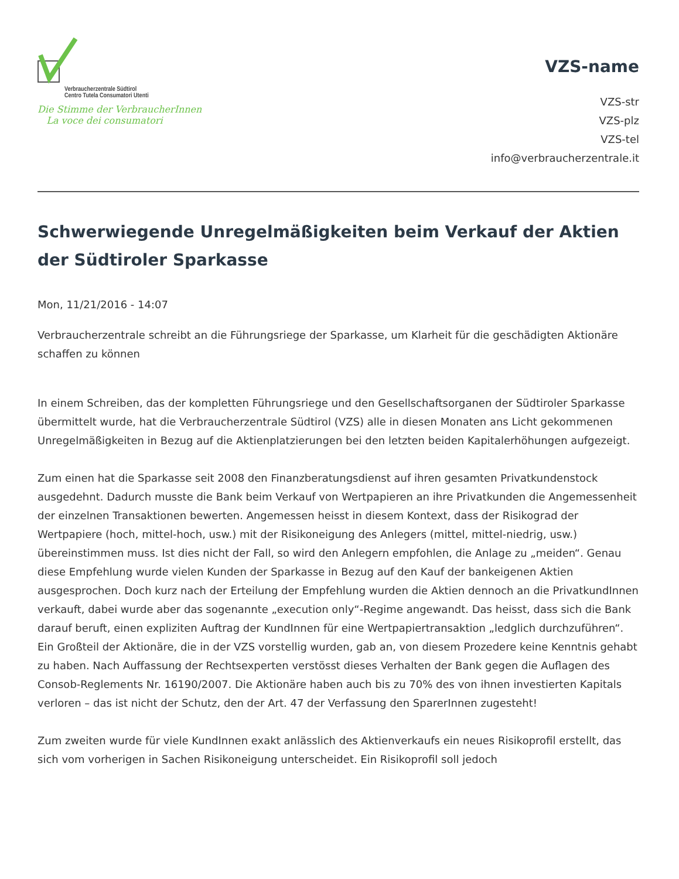Verbraucherzentrale Südtirol
Centro Tutela Consumatori Utenti
Die Stimme der VerbraucherInnen
La voce dei consumatori
VZS-name
VZS-str
VZS-plz
VZS-tel
info@verbraucherzentrale.it
Schwerwiegende Unregelmäßigkeiten beim Verkauf der Aktien der Südtiroler Sparkasse
Mon, 11/21/2016 - 14:07
Verbraucherzentrale schreibt an die Führungsriege der Sparkasse, um Klarheit für die geschädigten Aktionäre schaffen zu können
In einem Schreiben, das der kompletten Führungsriege und den Gesellschaftsorganen der Südtiroler Sparkasse übermittelt wurde, hat die Verbraucherzentrale Südtirol (VZS) alle in diesen Monaten ans Licht gekommenen Unregelmäßigkeiten in Bezug auf die Aktienplatzierungen bei den letzten beiden Kapitalerhöhungen aufgezeigt.
Zum einen hat die Sparkasse seit 2008 den Finanzberatungsdienst auf ihren gesamten Privatkundenstock ausgedehnt. Dadurch musste die Bank beim Verkauf von Wertpapieren an ihre Privatkunden die Angemessenheit der einzelnen Transaktionen bewerten. Angemessen heisst in diesem Kontext, dass der Risikograd der Wertpapiere (hoch, mittel-hoch, usw.) mit der Risikoneigung des Anlegers (mittel, mittel-niedrig, usw.) übereinstimmen muss. Ist dies nicht der Fall, so wird den Anlegern empfohlen, die Anlage zu „meiden“. Genau diese Empfehlung wurde vielen Kunden der Sparkasse in Bezug auf den Kauf der bankeigenen Aktien ausgesprochen. Doch kurz nach der Erteilung der Empfehlung wurden die Aktien dennoch an die PrivatkundInnen verkauft, dabei wurde aber das sogenannte „execution only“-Regime angewandt. Das heisst, dass sich die Bank darauf beruft, einen expliziten Auftrag der KundInnen für eine Wertpapiertransaktion „ledglich durchzuführen“. Ein Großteil der Aktionäre, die in der VZS vorstellig wurden, gab an, von diesem Prozedere keine Kenntnis gehabt zu haben. Nach Auffassung der Rechtsexperten verstösst dieses Verhalten der Bank gegen die Auflagen des Consob-Reglements Nr. 16190/2007. Die Aktionäre haben auch bis zu 70% des von ihnen investierten Kapitals verloren – das ist nicht der Schutz, den der Art. 47 der Verfassung den SparerInnen zugesteht!
Zum zweiten wurde für viele KundInnen exakt anlässlich des Aktienverkaufs ein neues Risikoprofil erstellt, das sich vom vorherigen in Sachen Risikoneigung unterscheidet. Ein Risikoprofil soll jedoch